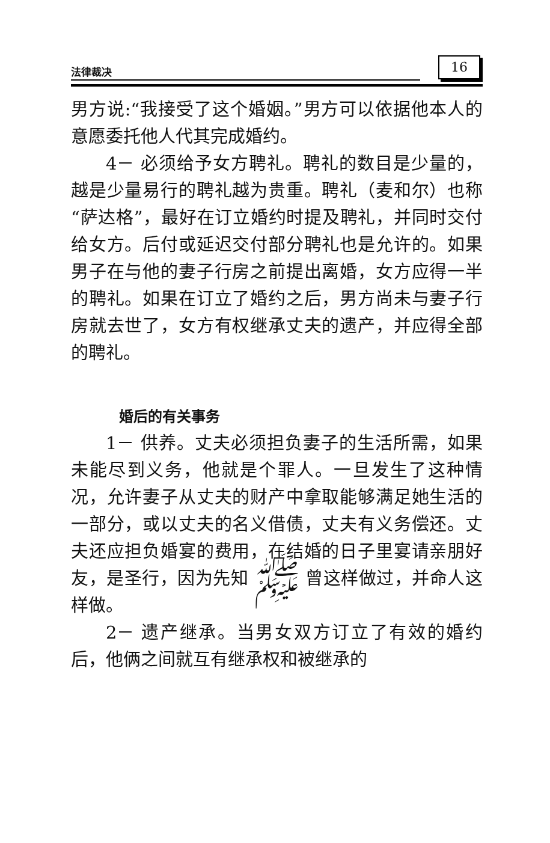法律裁决 16
男方说:“我接受了这个婚姻。”男方可以依据他本人的意愿委托他人代其完成婚约。
4－ 必须给予女方聘礼。聘礼的数目是少量的，越是少量易行的聘礼越为贵重。聘礼（麦和尔）也称“萨达格”，最好在订立婚约时提及聘礼，并同时交付给女方。后付或延迟交付部分聘礼也是允许的。如果男子在与他的妻子行房之前提出离婚，女方应得一半的聘礼。如果在订立了婚约之后，男方尚未与妻子行房就去世了，女方有权继承丈夫的遗产，并应得全部的聘礼。
婚后的有关事务
1－ 供养。丈夫必须担负妻子的生活所需，如果未能尽到义务，他就是个罪人。一旦发生了这种情况，允许妻子从丈夫的财产中拿取能够满足她生活的一部分，或以丈夫的名义借债，丈夫有义务偿还。丈夫还应担负婚宴的费用，在结婚的日子里宴请亲朋好友，是圣行，因为先知 ﷺ 曾这样做过，并命人这样做。
2－ 遗产继承。当男女双方订立了有效的婚约后，他俩之间就互有继承权和被继承的